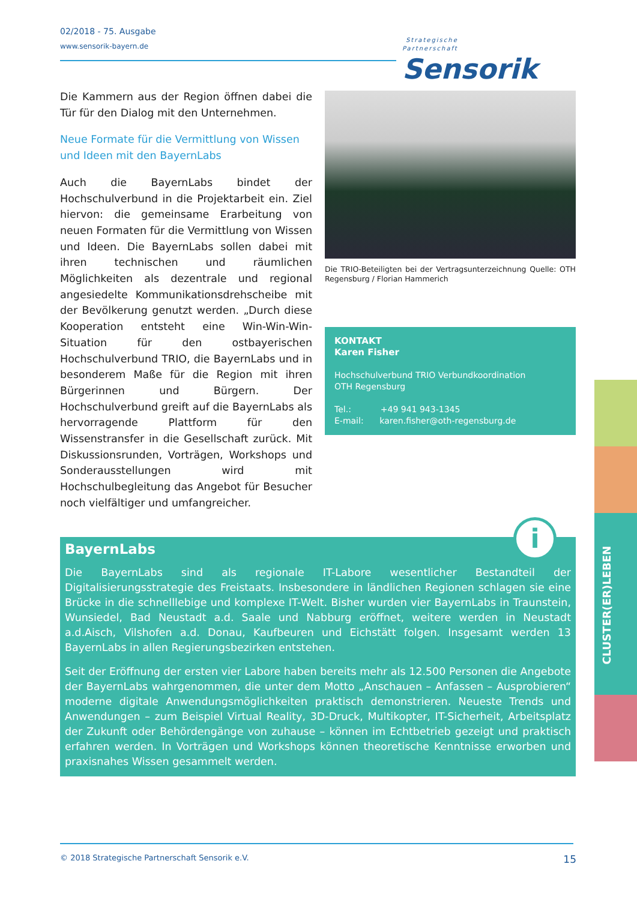02/2018 - 75. Ausgabe
www.sensorik-bayern.de
Strategische
Partnerschaft Sensorik
Die Kammern aus der Region öffnen dabei die Tür für den Dialog mit den Unternehmen.
Neue Formate für die Vermittlung von Wissen und Ideen mit den BayernLabs
Auch die BayernLabs bindet der Hochschulverbund in die Projektarbeit ein. Ziel hiervon: die gemeinsame Erarbeitung von neuen Formaten für die Vermittlung von Wissen und Ideen. Die BayernLabs sollen dabei mit ihren technischen und räumlichen Möglichkeiten als dezentrale und regional angesiedelte Kommunikationsdrehscheibe mit der Bevölkerung genutzt werden. „Durch diese Kooperation entsteht eine Win-Win-Win-Situation für den ostbayerischen Hochschulverbund TRIO, die BayernLabs und in besonderem Maße für die Region mit ihren Bürgerinnen und Bürgern. Der Hochschulverbund greift auf die BayernLabs als hervorragende Plattform für den Wissenstransfer in die Gesellschaft zurück. Mit Diskussionsrunden, Vorträgen, Workshops und Sonderausstellungen wird mit Hochschulbegleitung das Angebot für Besucher noch vielfältiger und umfangreicher.
Die TRIO-Beteiligten bei der Vertragsunterzeichnung Quelle: OTH Regensburg / Florian Hammerich
KONTAKT
Karen Fisher
Hochschulverbund TRIO Verbundkoordination
OTH Regensburg
Tel.: +49 941 943-1345
E-mail: karen.fisher@oth-regensburg.de
BayernLabs
Die BayernLabs sind als regionale IT-Labore wesentlicher Bestandteil der Digitalisierungsstrategie des Freistaats. Insbesondere in ländlichen Regionen schlagen sie eine Brücke in die schnelllebige und komplexe IT-Welt. Bisher wurden vier BayernLabs in Traunstein, Wunsiedel, Bad Neustadt a.d. Saale und Nabburg eröffnet, weitere werden in Neustadt a.d.Aisch, Vilshofen a.d. Donau, Kaufbeuren und Eichstätt folgen. Insgesamt werden 13 BayernLabs in allen Regierungsbezirken entstehen.
Seit der Eröffnung der ersten vier Labore haben bereits mehr als 12.500 Personen die Angebote der BayernLabs wahrgenommen, die unter dem Motto „Anschauen – Anfassen – Ausprobieren“ moderne digitale Anwendungsmöglichkeiten praktisch demonstrieren. Neueste Trends und Anwendungen – zum Beispiel Virtual Reality, 3D-Druck, Multikopter, IT-Sicherheit, Arbeitsplatz der Zukunft oder Behördengänge von zuhause – können im Echtbetrieb gezeigt und praktisch erfahren werden. In Vorträgen und Workshops können theoretische Kenntnisse erworben und praxisnahes Wissen gesammelt werden.
i
CLUSTER(ER)LEBEN
© 2018 Strategische Partnerschaft Sensorik e.V. 15